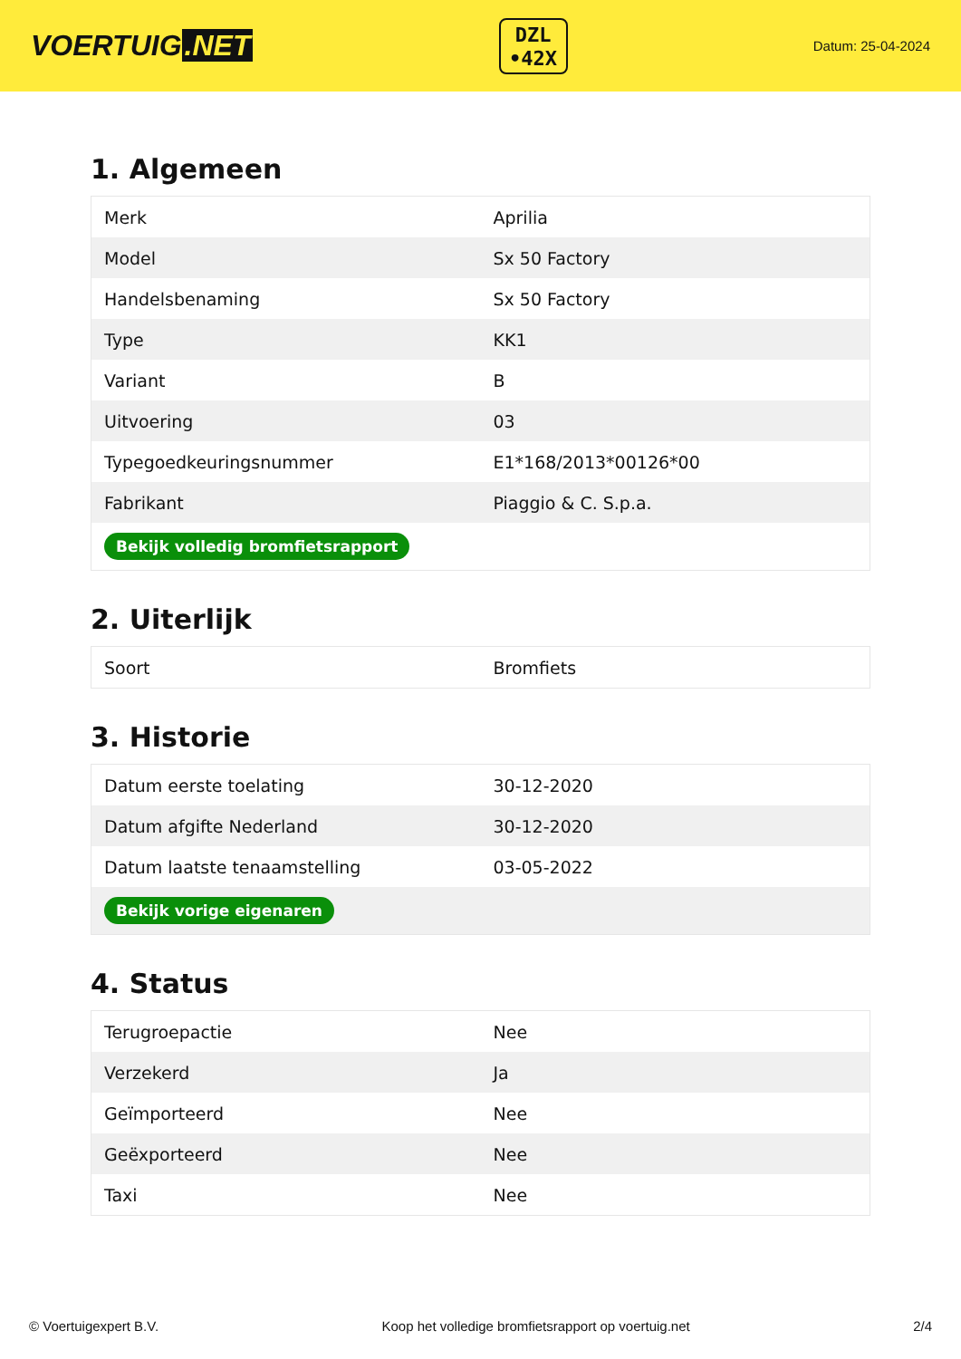VOERTUIG.NET
DZL
•42X
Datum: 25-04-2024
1. Algemeen
| Merk | Aprilia |
| Model | Sx 50 Factory |
| Handelsbenaming | Sx 50 Factory |
| Type | KK1 |
| Variant | B |
| Uitvoering | 03 |
| Typegoedkeuringsnummer | E1*168/2013*00126*00 |
| Fabrikant | Piaggio & C. S.p.a. |
| Bekijk volledig bromfietsrapport | |
2. Uiterlijk
| Soort | Bromfiets |
3. Historie
| Datum eerste toelating | 30-12-2020 |
| Datum afgifte Nederland | 30-12-2020 |
| Datum laatste tenaamstelling | 03-05-2022 |
| Bekijk vorige eigenaren | |
4. Status
| Terugroepactie | Nee |
| Verzekerd | Ja |
| Geïmporteerd | Nee |
| Geëxporteerd | Nee |
| Taxi | Nee |
© Voertuigexpert B.V. Koop het volledige bromfietsrapport op voertuig.net 2/4